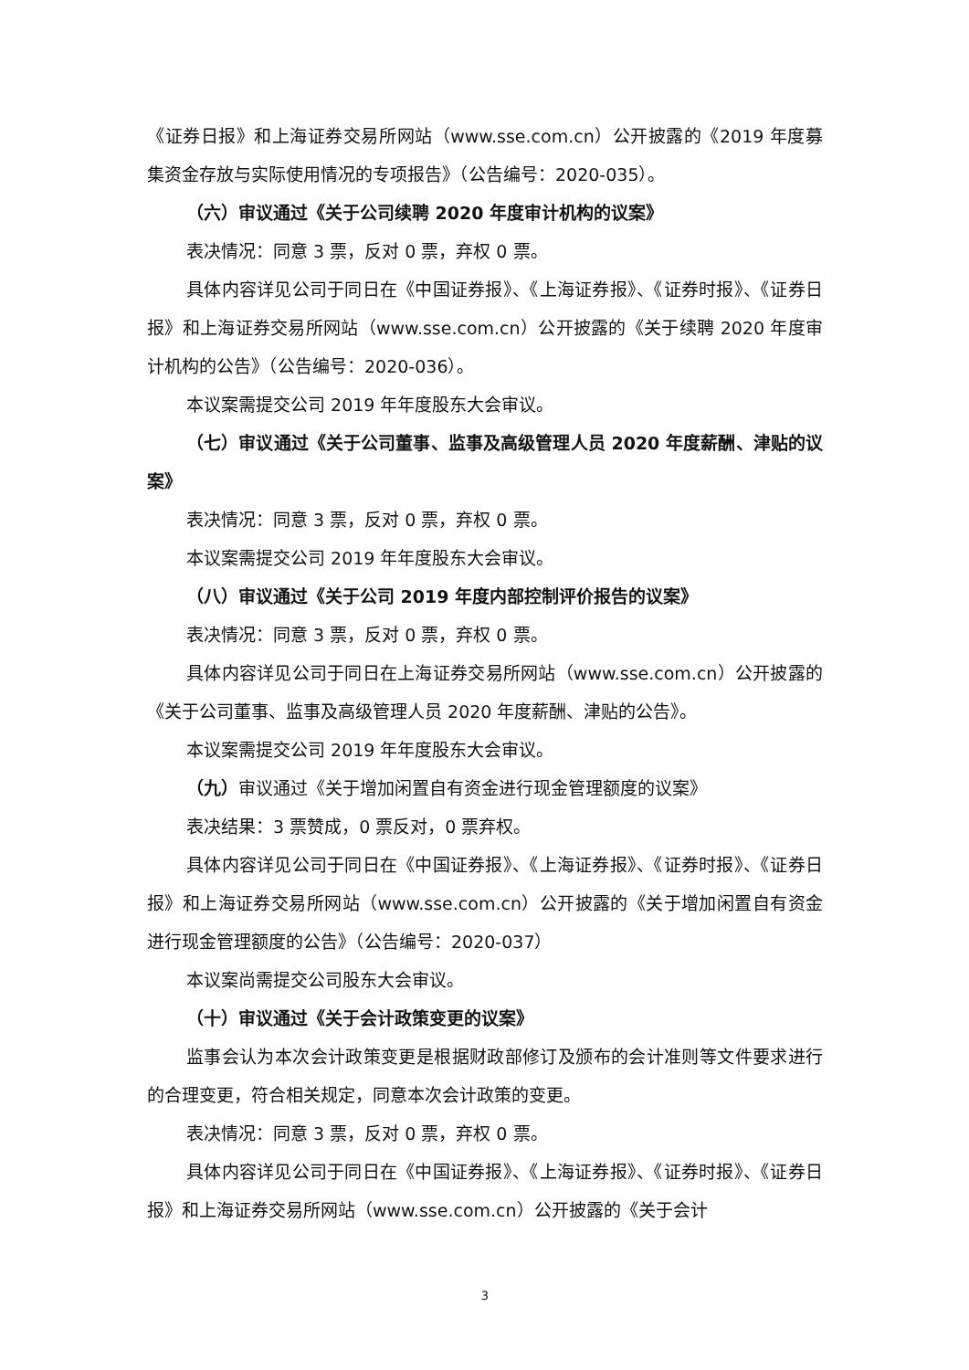《证券日报》和上海证券交易所网站（www.sse.com.cn）公开披露的《2019 年度募集资金存放与实际使用情况的专项报告》（公告编号：2020-035）。
（六）审议通过《关于公司续聘 2020 年度审计机构的议案》
表决情况：同意 3 票，反对 0 票，弃权 0 票。
具体内容详见公司于同日在《中国证券报》、《上海证券报》、《证券时报》、《证券日报》和上海证券交易所网站（www.sse.com.cn）公开披露的《关于续聘 2020 年度审计机构的公告》（公告编号：2020-036）。
本议案需提交公司 2019 年年度股东大会审议。
（七）审议通过《关于公司董事、监事及高级管理人员 2020 年度薪酬、津贴的议案》
表决情况：同意 3 票，反对 0 票，弃权 0 票。
本议案需提交公司 2019 年年度股东大会审议。
（八）审议通过《关于公司 2019 年度内部控制评价报告的议案》
表决情况：同意 3 票，反对 0 票，弃权 0 票。
具体内容详见公司于同日在上海证券交易所网站（www.sse.com.cn）公开披露的《关于公司董事、监事及高级管理人员 2020 年度薪酬、津贴的公告》。
本议案需提交公司 2019 年年度股东大会审议。
（九）审议通过《关于增加闲置自有资金进行现金管理额度的议案》
表决结果：3 票赞成，0 票反对，0 票弃权。
具体内容详见公司于同日在《中国证券报》、《上海证券报》、《证券时报》、《证券日报》和上海证券交易所网站（www.sse.com.cn）公开披露的《关于增加闲置自有资金进行现金管理额度的公告》（公告编号：2020-037）
本议案尚需提交公司股东大会审议。
（十）审议通过《关于会计政策变更的议案》
监事会认为本次会计政策变更是根据财政部修订及颁布的会计准则等文件要求进行的合理变更，符合相关规定，同意本次会计政策的变更。
表决情况：同意 3 票，反对 0 票，弃权 0 票。
具体内容详见公司于同日在《中国证券报》、《上海证券报》、《证券时报》、《证券日报》和上海证券交易所网站（www.sse.com.cn）公开披露的《关于会计
3